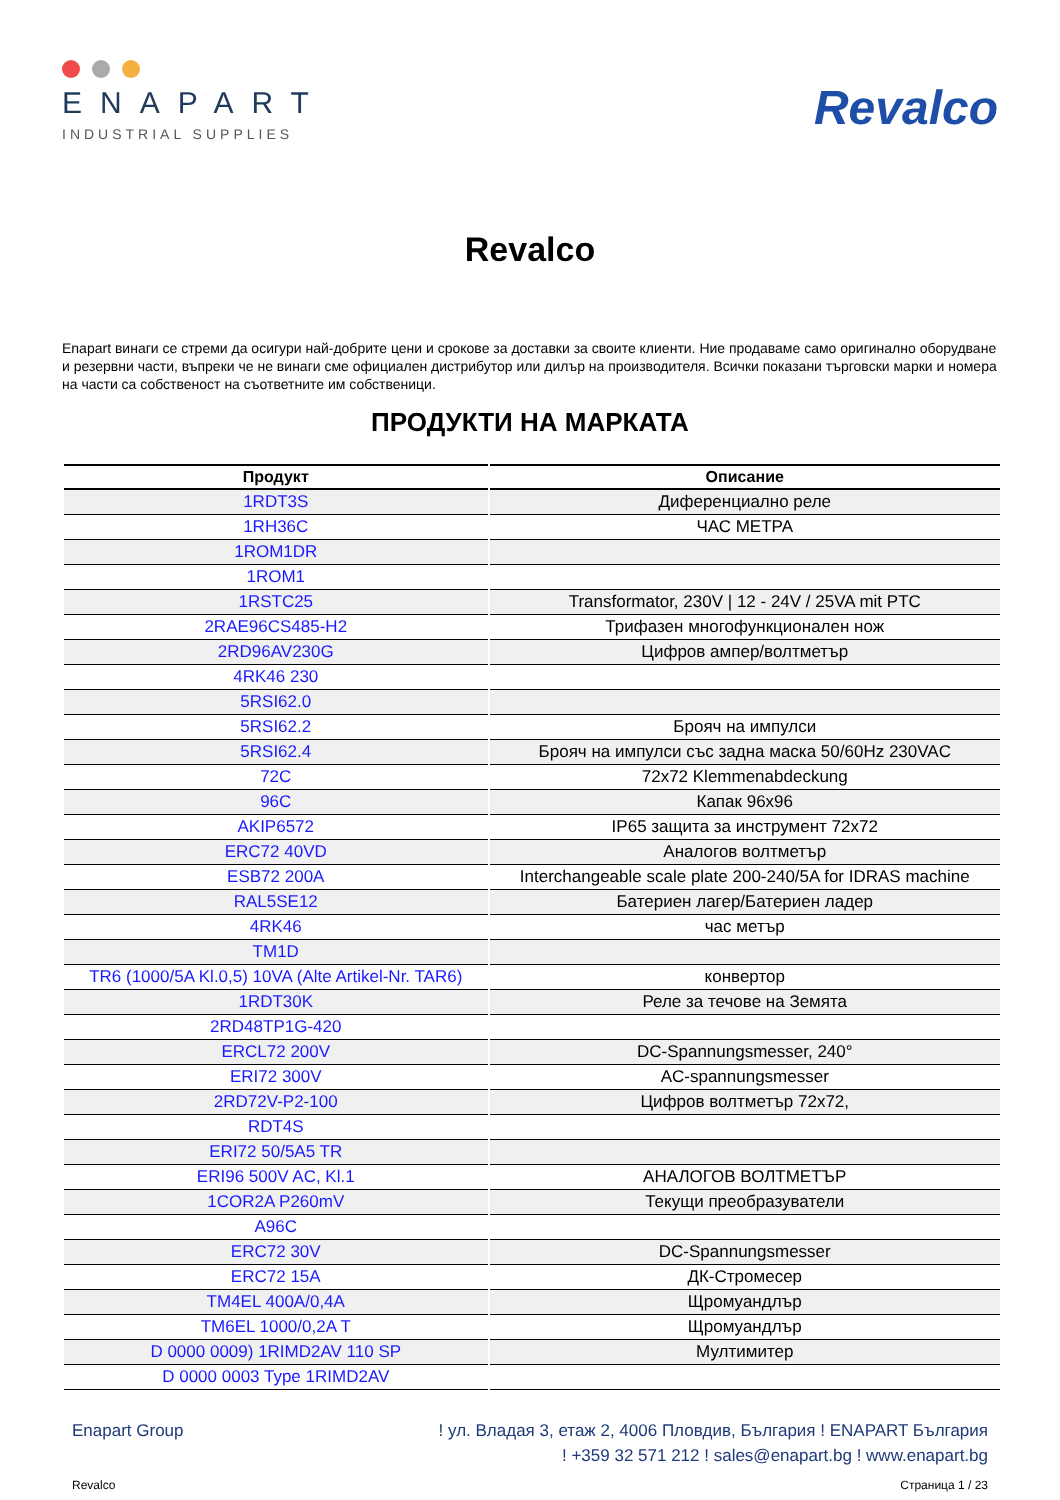ENAPART
INDUSTRIAL SUPPLIES
Revalco
Revalco
Enapart винаги се стреми да осигури най-добрите цени и срокове за доставки за своите клиенти. Ние продаваме само оригинално оборудване и резервни части, въпреки че не винаги сме официален дистрибутор или дилър на производителя. Всички показани търговски марки и номера на части са собственост на съответните им собственици.
ПРОДУКТИ НА МАРКАТА
| Продукт | Описание |
| --- | --- |
| 1RDT3S | Диференциално реле |
| 1RH36C | ЧАС МЕТРА |
| 1ROM1DR | |
| 1ROM1 | |
| 1RSTC25 | Transformator, 230V / 12 - 24V / 25VA mit PTC |
| 2RAE96CS485-H2 | Трифазен многофункционален нож |
| 2RD96AV230G | Цифров ампер/волтметър |
| 4RK46 230 | |
| 5RSI62.0 | |
| 5RSI62.2 | Брояч на импулси |
| 5RSI62.4 | Брояч на импулси със задна маска 50/60Hz 230VAC |
| 72C | 72x72 Klemmenabdeckung |
| 96C | Капак 96x96 |
| AKIP6572 | IP65 защита за инструмент 72x72 |
| ERC72 40VD | Аналогов волтметър |
| ESB72 200A | Interchangeable scale plate 200-240/5A for IDRAS machine |
| RAL5SE12 | Батериен лагер/Батериен ладер |
| 4RK46 | час метър |
| TM1D | |
| TR6 (1000/5A Kl.0,5) 10VA (Alte Artikel-Nr. TAR6) | конвертор |
| 1RDT30K | Реле за течове на Земята |
| 2RD48TP1G-420 | |
| ERCL72 200V | DC-Spannungsmesser, 240° |
| ERI72 300V | AC-spannungsmesser |
| 2RD72V-P2-100 | Цифров волтметър 72x72, |
| RDT4S | |
| ERI72 50/5A5 TR | |
| ERI96 500V AC, Kl.1 | АНАЛОГОВ ВОЛТМЕТЪР |
| 1COR2A P260mV | Текущи преобразуватели |
| A96C | |
| ERC72 30V | DC-Spannungsmesser |
| ERC72 15A | ДК-Стромесер |
| TM4EL 400A/0,4A | Щромуандлър |
| TM6EL 1000/0,2A T | Щромуандлър |
| D 0000 0009) 1RIMD2AV 110 SP | Мултимитер |
| D 0000 0003 Type 1RIMD2AV | |
Enapart Group ! ул. Владая 3, етаж 2, 4006 Пловдив, България ! ENAPART България
! +359 32 571 212 ! sales@enapart.bg ! www.enapart.bg
Revalco Страница 1 / 23